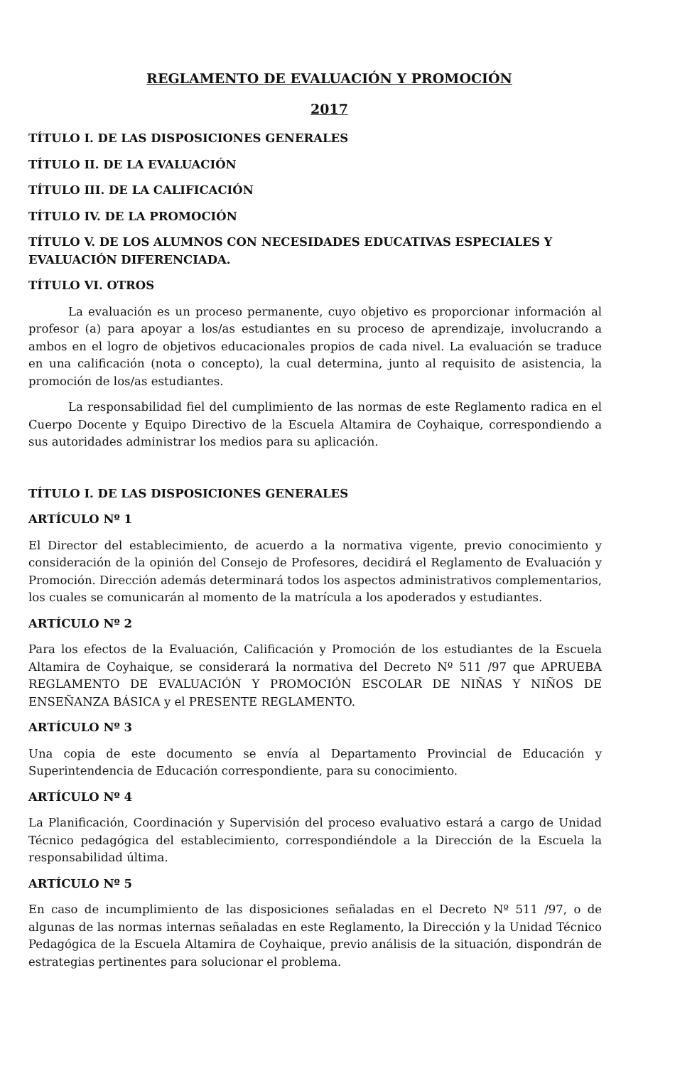REGLAMENTO DE EVALUACIÓN Y PROMOCIÓN
2017
TÍTULO I. DE LAS DISPOSICIONES GENERALES
TÍTULO II. DE LA EVALUACIÓN
TÍTULO III. DE LA CALIFICACIÓN
TÍTULO IV. DE LA PROMOCIÓN
TÍTULO V. DE LOS ALUMNOS CON NECESIDADES EDUCATIVAS ESPECIALES Y EVALUACIÓN DIFERENCIADA.
TÍTULO VI. OTROS
La evaluación es un proceso permanente, cuyo objetivo es proporcionar información al profesor (a) para apoyar a los/as estudiantes en su proceso de aprendizaje, involucrando a ambos en el logro de objetivos educacionales propios de cada nivel. La evaluación se traduce en una calificación (nota o concepto), la cual determina, junto al requisito de asistencia, la promoción de los/as estudiantes.
La responsabilidad fiel del cumplimiento de las normas de este Reglamento radica en el Cuerpo Docente y Equipo Directivo de la Escuela Altamira de Coyhaique, correspondiendo a sus autoridades administrar los medios para su aplicación.
TÍTULO I. DE LAS DISPOSICIONES GENERALES
ARTÍCULO Nº 1
El Director del establecimiento, de acuerdo a la normativa vigente, previo conocimiento y consideración de la opinión del Consejo de Profesores, decidirá el Reglamento de Evaluación y Promoción. Dirección además determinará todos los aspectos administrativos complementarios, los cuales se comunicarán al momento de la matrícula a los apoderados y estudiantes.
ARTÍCULO Nº 2
Para los efectos de la Evaluación, Calificación y Promoción de los estudiantes de la Escuela Altamira de Coyhaique, se considerará la normativa del Decreto Nº 511 /97 que APRUEBA REGLAMENTO DE EVALUACIÓN Y PROMOCIÓN ESCOLAR DE NIÑAS Y NIÑOS DE ENSEÑANZA BÁSICA y el PRESENTE REGLAMENTO.
ARTÍCULO Nº 3
Una copia de este documento se envía al Departamento Provincial de Educación y Superintendencia de Educación correspondiente, para su conocimiento.
ARTÍCULO Nº 4
La Planificación, Coordinación y Supervisión del proceso evaluativo estará a cargo de Unidad Técnico pedagógica del establecimiento, correspondiéndole a la Dirección de la Escuela la responsabilidad última.
ARTÍCULO Nº 5
En caso de incumplimiento de las disposiciones señaladas en el Decreto Nº 511 /97, o de algunas de las normas internas señaladas en este Reglamento, la Dirección y la Unidad Técnico Pedagógica de la Escuela Altamira de Coyhaique, previo análisis de la situación, dispondrán de estrategias pertinentes para solucionar el problema.